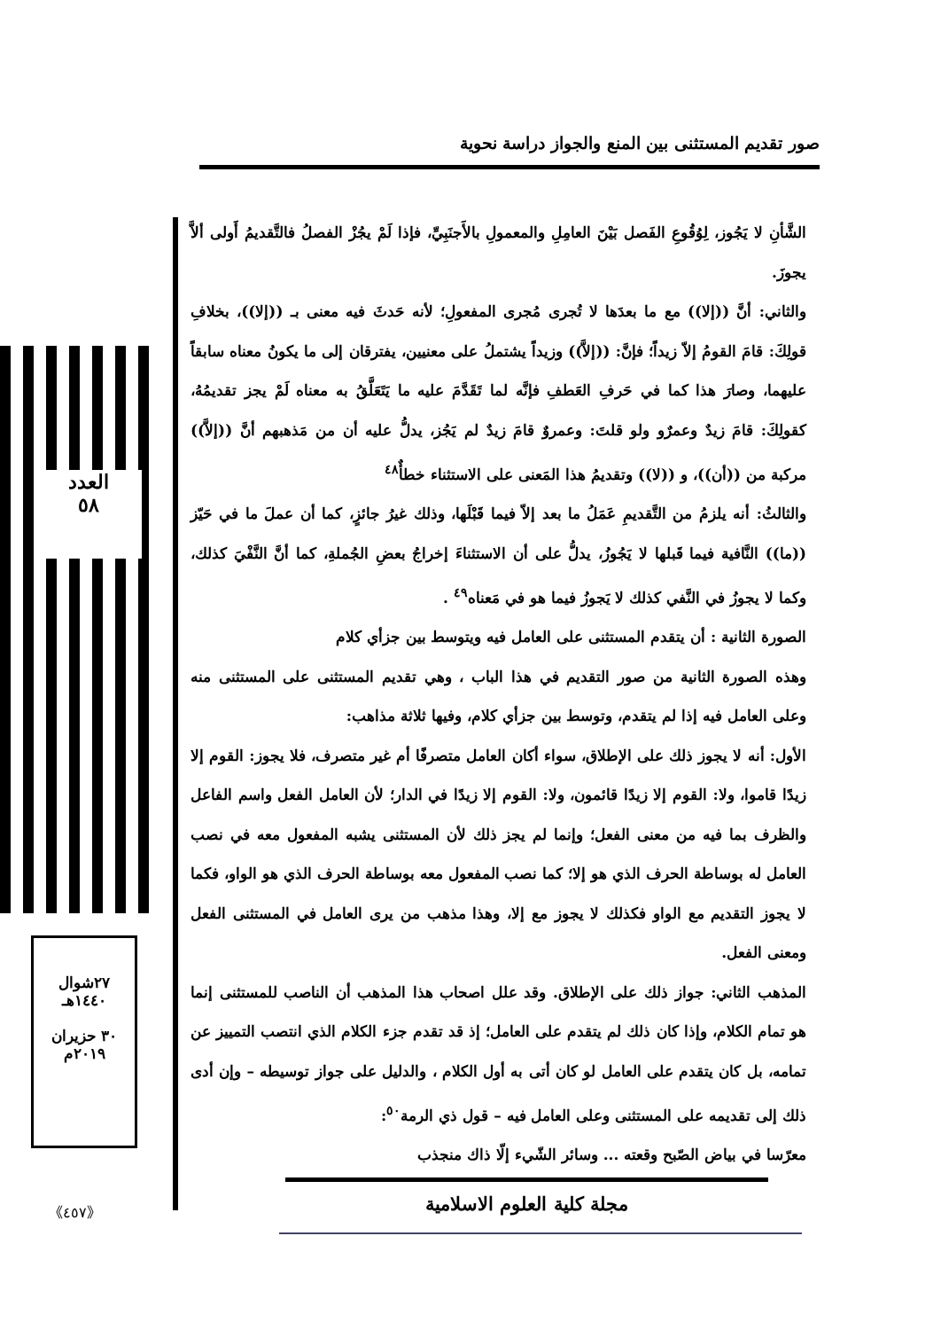صور تقديم المستثنى بين المنع والجواز دراسة نحوية
العدد
٥٨
٢٧شوال
١٤٤٠هـ
٣٠ حزيران
٢٠١٩م
《٤٥٧》
الشَّأنِ لا يَجُوز، لِوُقُوعِ الفَصل بَيْنَ العامِلِ والمعمولِ بالأَجنَبِيِّ، فإذا لَمْ يجُزْ الفصلُ فالتَّقديمُ أَولى ألاَّ يجوزَ.
والثاني: أنَّ ((إلا)) مع ما بعدَها لا تُجرى مُجرى المفعولِ؛ لأنه حَدثَ فيه معنى بـ ((إلا))، بخلافِ قولِكَ: قامَ القومُ إلاّ زيداً؛ فإنَّ: ((إلاَّ)) وزيداً يشتملُ على معنيين، يفترقان إلى ما يكونُ معناه سابقاً عليهما، وصارَ هذا كما في حَرفِ العَطفِ فإنَّه لما تَقَدَّمَ عليه ما يَتَعَلَّقُ به معناه لَمْ يجز تقديمُهُ، كقولِكَ: قامَ زيدٌ وعمرٌو ولو قلتَ: وعمروٌ قامَ زيدٌ لم يَجُز، يدلُّ عليه أن من مَذهبهم أنَّ ((إلاَّ)) مركبة من ((أن))، و ((لا)) وتقديمُ هذا المَعنى على الاستثناء خطأٌ<sup>٤٨</sup>
والثالثُ: أنه يلزمُ من التَّقديمِ عَمَلُ ما بعد إلاّ فيما قَبْلَها، وذلك غيرُ جائزٍ، كما أن عملَ ما في حَيّز ((ما)) النَّافية فيما قَبلها لا يَجُوزُ، يدلُّ على أن الاستثناءَ إخراجُ بعضِ الجُملةِ، كما أنَّ النَّفْيَ كذلك، وكما لا يجوزُ في النَّفي كذلك لا يَجوزُ فيما هو في مَعناه<sup>٤٩</sup> .
الصورة الثانية : أن يتقدم المستثنى على العامل فيه ويتوسط بين جزأي كلام
وهذه الصورة الثانية من صور التقديم في هذا الباب ، وهي تقديم المستثنى على المستثنى منه وعلى العامل فيه إذا لم يتقدم، وتوسط بين جزأي كلام، وفيها ثلاثة مذاهب:
الأول: أنه لا يجوز ذلك على الإطلاق، سواء أكان العامل متصرفًا أم غير متصرف، فلا يجوز: القوم إلا زيدًا قاموا، ولا: القوم إلا زيدًا قائمون، ولا: القوم إلا زيدًا في الدار؛ لأن العامل الفعل واسم الفاعل والظرف بما فيه من معنى الفعل؛ وإنما لم يجز ذلك لأن المستثنى يشبه المفعول معه في نصب العامل له بوساطة الحرف الذي هو إلا؛ كما نصب المفعول معه بوساطة الحرف الذي هو الواو، فكما لا يجوز التقديم مع الواو فكذلك لا يجوز مع إلا، وهذا مذهب من يرى العامل في المستثنى الفعل ومعنى الفعل.
المذهب الثاني: جواز ذلك على الإطلاق. وقد علل اصحاب هذا المذهب أن الناصب للمستثنى إنما هو تمام الكلام، وإذا كان ذلك لم يتقدم على العامل؛ إذ قد تقدم جزء الكلام الذي انتصب التمييز عن تمامه، بل كان يتقدم على العامل لو كان أتى به أول الكلام ، والدليل على جواز توسيطه – وإن أدى ذلك إلى تقديمه على المستثنى وعلى العامل فيه – قول ذي الرمة<sup>٥٠</sup>:
معرّسا في بياض الصّبح وقعته ... وسائر الشّيء إلّا ذاك منجذب
مجلة كلية العلوم الاسلامية